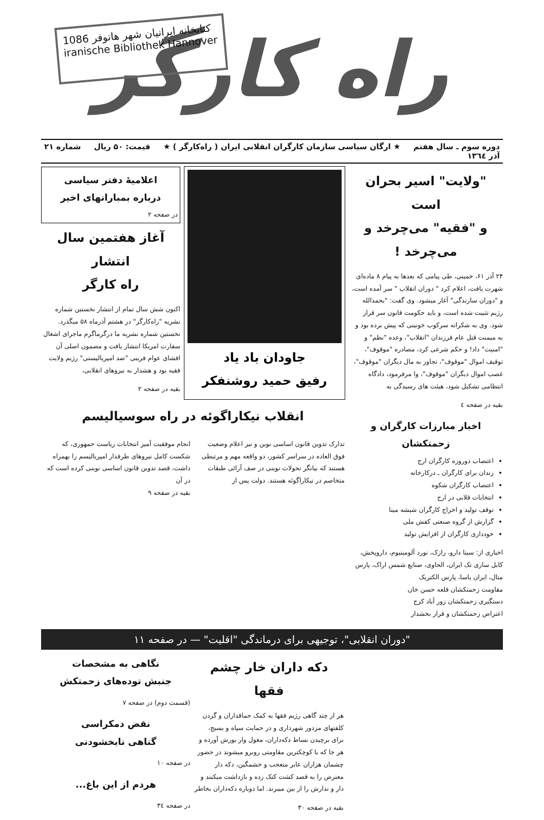1086 کتابخانه ایرانیان شهر هانوفر
iranische Bibliothek Hannover
راه کارگر
دوره سوم ـ سال هفتم
آذر ۱۳٦٤ ★ ارگان سیاسی سازمان کارگران انقلابی ایران ( راه‌کارگر ) ★ قیمت: ۵۰ ریال شماره ۲۱
"ولایت" اسیر بحران است
و "فقیه" می‌چرخد و می‌چرخد !
۲۴ آذر ۶۱، خمینی، طی پیامی که بعدها به پیام ۸ ماده‌ای شهرت یافت، اعلام کرد " دوران انقلاب " سر آمده است، و "دوران سازندگی" آغاز میشود. وی گفت: "بحمدالله رژیم تثبیت شده است، و باید حکومت قانون سر قرار شود. وی به شکرانه سرکوب خونینی که پیش برده بود و به میمنت قتل عام فرزندان "انقلاب"، وعده "نظم" و "امنیت" داد! و حکم شرعی کرد، مصادره "موقوف"، توقیف اموال "موقوف"، تجاوز به مال دیگران "موقوف"، غصب اموال دیگران "موقوف"، وا مرفرمود، دادگاه انتظامی تشکیل شود، هیئت های رسیدگی به
بقیه در صفحه ٤
اخبار مبارزات کارگران و زحمتکشان
اعتصاب دوروزه کارگران ارج
زندان برای کارگران ـ درکارخانه
اعتصاب کارگران شکوه
انتخابات قلابی در ارج
توقف تولید و اخراج کارگران شیشه مینا
گزارش از گروه صنعتی کفش ملی
خودداری کارگران از افزایش تولید
اخباری از: سینا دارو، رازک، نورد آلومینیوم، داروپخش، کابل سازی تک ایران، الحاوی، صنایع شمس اراک، پارس متال، ایران یاسا، پارس الکتریک
مقاومت زحمتکشان قلعه حسن خان
دستگیری زحمتکشان زور آباد کرج
اعتراض زحمتکشان و فرار بخشدار
جاودان باد یاد
رفیق حمید روشنفکر
اعلامیهٔ دفتر سیاسی
درباره بمبارانهای اخیر
در صفحه ۲
آغاز هفتمین سال انتشار
راه کارگر
اکنون شش سال تمام از انتشار نخستین شماره نشریه "راه‌کارگر" در هشتم آذرماه ۵۸ میگذرد. نخستین شماره نشریه ما درگرماگرم ماجرای اشغال سفارت امریکا انتشار یافت و مضمون اصلی آن افشای عوام فریبی "ضد امپریالیستی" رژیم ولایت فقیه بود و هشدار به نیروهای انقلابی،
بقیه در صفحه ۲
انقلاب نیکاراگوئه در راه سوسیالیسم
تدارک تدوین قانون اساسی نوین و نیز اعلام وضعیت فوق العاده در سراسر کشور، دو واقعه مهم و مرتبطی هستند که بیانگر تحولات نوینی در صف آرائی طبقات متخاصم در نیکاراگوئه هستند. دولت پس از
انجام موفقیت آمیز انتخابات ریاست جمهوری، که شکست کامل نیروهای طرفدار امپریالیسم را بهمراه داشت، قصد تدوین قانون اساسی نوینی کرده است که در آن
بقیه در صفحه ۹
"دوران انقلابی"، توجیهی برای درماندگی "اقلیت" — در صفحه ۱۱
دکه داران خار چشم فقها
هر از چند گاهی رژیم فقها به کمک حماقداران و گردن کلفتهای مزدور شهرداری و در حمایت سپاه و بسیج، برای برچیدن بساط دکه‌داران، مغول وار یورش آورده و هر جا که با کوچکترین مقاومتی روبرو میشوند در حضور چشمان هزاران عابر متعجب و خشمگین، دکه دار معترض را به قصد کشت کتک زده و بازداشت میکنند و دار و ندارش را از بین میبرند. اما دوباره دکه‌داران بخاطر
بقیه در صفحه ۳۰
نگاهی به مشخصات
جنبش توده‌های زحمتکش
(قسمت دوم) در صفحه ۷
نقض دمکراسی
گناهی نابخشودنی
در صفحه ۱۰
هردم از این باغ...
در صفحه ۳٤